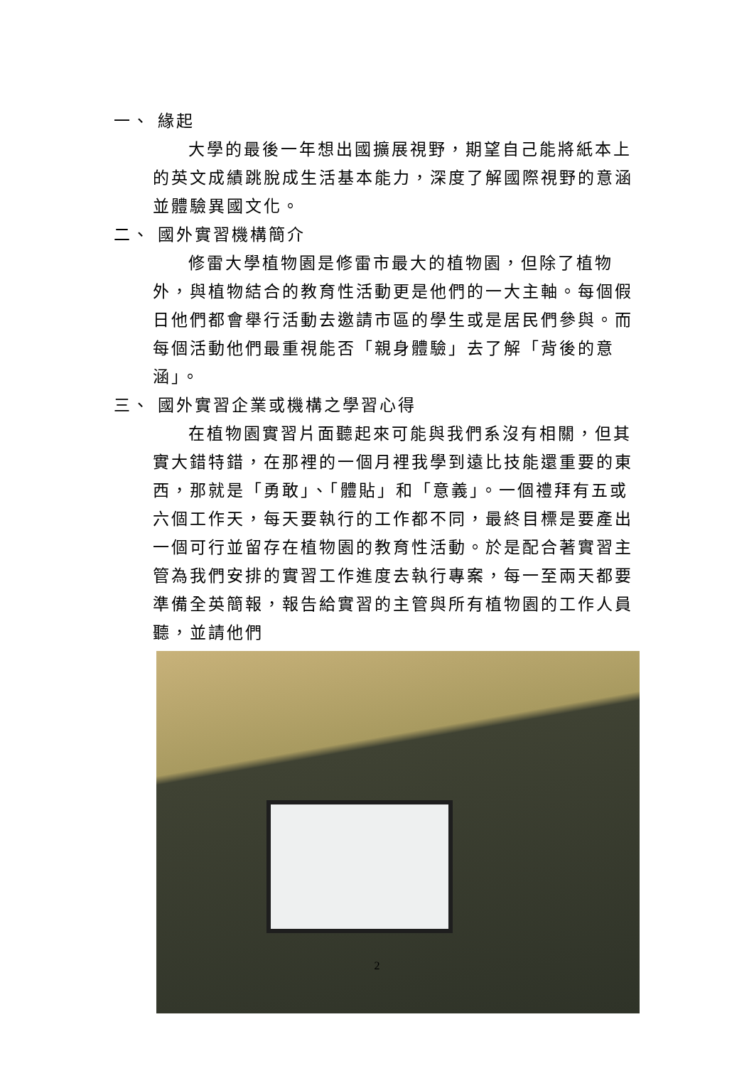一、 緣起
大學的最後一年想出國擴展視野，期望自己能將紙本上的英文成績跳脫成生活基本能力，深度了解國際視野的意涵並體驗異國文化。
二、 國外實習機構簡介
修雷大學植物園是修雷市最大的植物園，但除了植物外，與植物結合的教育性活動更是他們的一大主軸。每個假日他們都會舉行活動去邀請市區的學生或是居民們參與。而每個活動他們最重視能否「親身體驗」去了解「背後的意涵」。
三、 國外實習企業或機構之學習心得
在植物園實習片面聽起來可能與我們系沒有相關，但其實大錯特錯，在那裡的一個月裡我學到遠比技能還重要的東西，那就是「勇敢」、「體貼」和「意義」。一個禮拜有五或六個工作天，每天要執行的工作都不同，最終目標是要產出一個可行並留存在植物園的教育性活動。於是配合著實習主管為我們安排的實習工作進度去執行專案，每一至兩天都要準備全英簡報，報告給實習的主管與所有植物園的工作人員聽，並請他們
2